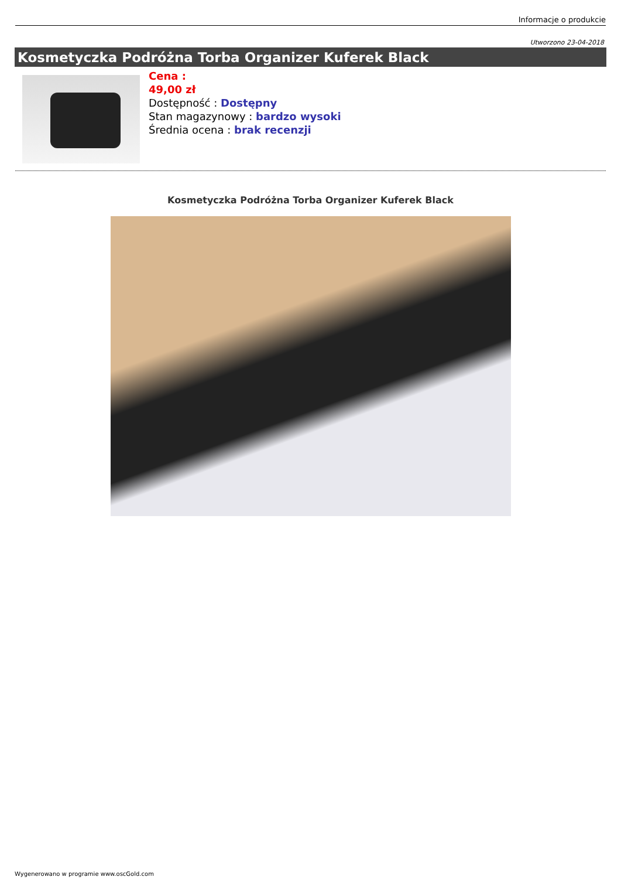Informacje o produkcie
Utworzono 23-04-2018
Kosmetyczka Podróżna Torba Organizer Kuferek Black
Cena :
49,00 zł
Dostępność : Dostępny
Stan magazynowy : bardzo wysoki
Średnia ocena : brak recenzji
Kosmetyczka Podróżna Torba Organizer Kuferek Black
Wygenerowano w programie www.oscGold.com